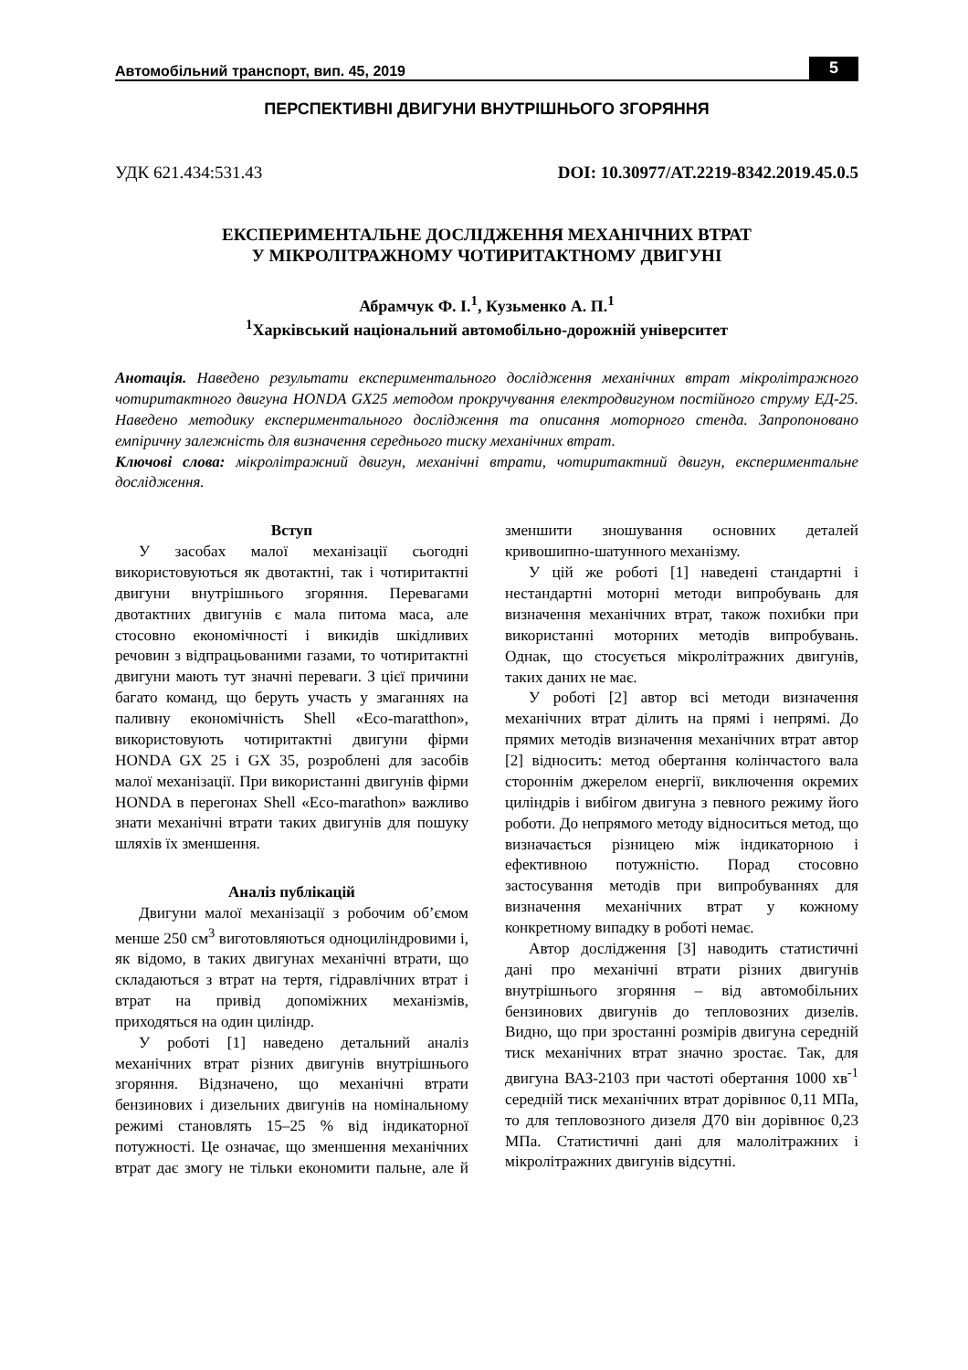Автомобільний транспорт, вип. 45, 2019 5
ПЕРСПЕКТИВНІ ДВИГУНИ ВНУТРІШНЬОГО ЗГОРЯННЯ
УДК 621.434:531.43 DOI: 10.30977/AT.2219-8342.2019.45.0.5
ЕКСПЕРИМЕНТАЛЬНЕ ДОСЛІДЖЕННЯ МЕХАНІЧНИХ ВТРАТ
У МІКРОЛІТРАЖНОМУ ЧОТИРИТАКТНОМУ ДВИГУНІ
Абрамчук Ф. І.<sup>1</sup>, Кузьменко А. П.<sup>1</sup>
<sup>1</sup> Харківський національний автомобільно-дорожній університет
Анотація. Наведено результати експериментального дослідження механічних втрат мікролітражного чотиритактного двигуна HONDA GX25 методом прокручування електродвигуном постійного струму ЕД-25. Наведено методику експериментального дослідження та описання моторного стенда. Запропоновано емпіричну залежність для визначення середнього тиску механічних втрат.
Ключові слова: мікролітражний двигун, механічні втрати, чотиритактний двигун, експериментальне дослідження.
Вступ
У засобах малої механізації сьогодні використовуються як двотактні, так і чотиритактні двигуни внутрішнього згоряння. Перевагами двотактних двигунів є мала питома маса, але стосовно економічності і викидів шкідливих речовин з відпрацьованими газами, то чотиритактні двигуни мають тут значні переваги. З цієї причини багато команд, що беруть участь у змаганнях на паливну економічність Shell «Eco-maratthon», використовують чотиритактні двигуни фірми HONDA GX 25 і GX 35, розроблені для засобів малої механізації. При використанні двигунів фірми HONDA в перегонах Shell «Eco-marathon» важливо знати механічні втрати таких двигунів для пошуку шляхів їх зменшення.
Аналіз публікацій
Двигуни малої механізації з робочим об’ємом менше 250 см<sup>3</sup> виготовляються одноциліндровими і, як відомо, в таких двигунах механічні втрати, що складаються з втрат на тертя, гідравлічних втрат і втрат на привід допоміжних механізмів, приходяться на один циліндр.
У роботі [1] наведено детальний аналіз механічних втрат різних двигунів внутрішнього згоряння. Відзначено, що механічні втрати бензинових і дизельних двигунів на номінальному режимі становлять 15–25 % від індикаторної потужності. Це означає, що зменшення механічних втрат дає змогу не тільки економити пальне, але й зменшити зношування основних деталей кривошипно-шатунного механізму.
У цій же роботі [1] наведені стандартні і нестандартні моторні методи випробувань для визначення механічних втрат, також похибки при використанні моторних методів випробувань. Однак, що стосується мікролітражних двигунів, таких даних не має.
У роботі [2] автор всі методи визначення механічних втрат ділить на прямі і непрямі. До прямих методів визначення механічних втрат автор [2] відносить: метод обертання колінчастого вала стороннім джерелом енергії, виключення окремих циліндрів і вибігом двигуна з певного режиму його роботи. До непрямого методу відноситься метод, що визначається різницею між індикаторною і ефективною потужністю. Порад стосовно застосування методів при випробуваннях для визначення механічних втрат у кожному конкретному випадку в роботі немає.
Автор дослідження [3] наводить статистичні дані про механічні втрати різних двигунів внутрішнього згоряння – від автомобільних бензинових двигунів до тепловозних дизелів. Видно, що при зростанні розмірів двигуна середній тиск механічних втрат значно зростає. Так, для двигуна ВАЗ-2103 при частоті обертання 1000 хв<sup>-1</sup> середній тиск механічних втрат дорівнює 0,11 МПа, то для тепловозного дизеля Д70 він дорівнює 0,23 МПа. Статистичні дані для малолітражних і мікролітражних двигунів відсутні.